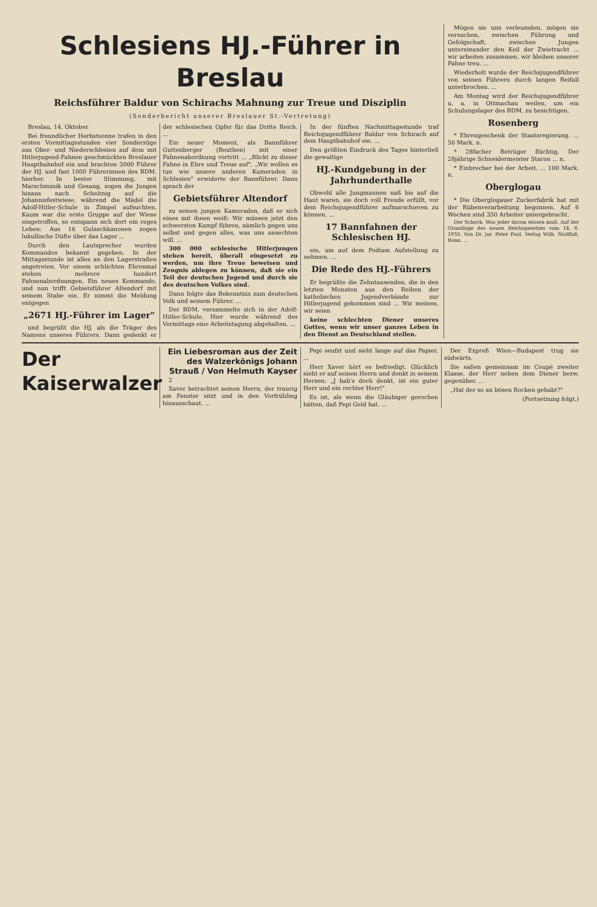Schlesiens HJ.-Führer in Breslau
Reichsführer Baldur von Schirachs Mahnung zur Treue und Disziplin
(Sonderbericht unserer Breslauer St.-Vertretung)
Breslau, 14. Oktober
Bei freundlicher Herbstsonne trafen in den ersten Vormittagsstunden vier Sonderzüge aus Ober- und Niederschlesien auf dem mit Hitlerjugend-Fahnen geschmückten Breslauer Hauptbahnhof ein und brachten 3000 Führer der HJ. und fast 1000 Führerinnen des BDM. hierher. In bester Stimmung, mit Marschmusik und Gesang, zogen die Jungen hinaus nach Scheitnig auf die Johannisfestwiese, während die Mädel die Adolf-Hitler-Schule in Zimpel aufsuchten. Kaum war die erste Gruppe auf der Wiese eingetroffen, so entspann sich dort ein reges Leben: Aus 16 Gulaschkanonen zogen lukullische Düfte über das Lager ...
Durch den Lautsprecher wurden Kommandos bekannt gegeben. In der Mittagsstunde ist alles an den Lagerstraßen angetreten. Vor einem schlichten Ehrenmal stehen mehrere hundert Fahnenabordnungen. Ein neues Kommando, und nun trifft Gebietsführer Altendorf mit seinem Stabe ein. Er nimmt die Meldung entgegen
„2671 HJ.-Führer im Lager"
und begrüßt die HJ. als die Träger des Namens unseres Führers. Dann gedenkt er der schlesischen Opfer für das Dritte Reich. ...
Ein neuer Moment, als Bannführer Guttenberger (Beuthen) mit einer Fahnenabordnung vortritt ... „Blickt zu dieser Fahne in Ehre und Treue auf", „Wir wollen es tun wie unsere anderen Kameraden in Schlesien" erwiderte der Bannführer. Dann sprach der
Gebietsführer Altendorf
zu seinen jungen Kameraden, daß er sich eines mit ihnen weiß: Wir müssen jetzt den schwersten Kampf führen, nämlich gegen uns selbst und gegen alles, was uns ansechten will. ...
300 000 schlesische Hitlerjungen stehen bereit, überall eingesetzt zu werden, um ihre Treue beweisen und Zeugnis ablegen zu können, daß sie ein Teil der deutschen Jugend und durch sie des deutschen Volkes sind.
Dann folgte das Bekenntnis zum deutschen Volk und seinem Führer. ...
Der BDM. versammelte sich in der Adolf-Hitler-Schule. Hier wurde während des Vormittags eine Arbeitstagung abgehalten. ...
In der fünften Nachmittagsstunde traf Reichsjugendführer Baldur von Schirach auf dem Hauptbahnhof ein. ...
Den größten Eindruck des Tages hinterließ die gewaltige
HJ.-Kundgebung in der Jahrhunderthalle
Obwohl alle Jungmannen naß bis auf die Haut waren, sie doch voll Freude erfüllt, vor dem Reichsjugendführer aufmarschieren zu können. ...
17 Bannfahnen der Schlesischen HJ.
ein, um auf dem Podium Aufstellung zu nehmen. ...
Die Rede des HJ.-Führers
Er begrüßte die Zehntausenden, die in den letzten Monaten aus den Reihen der katholischen Jugendverbände zur Hitlerjugend gekommen sind ... Wir meinen, wir seien
keine schlechten Diener unseres Gottes, wenn wir unser ganzes Leben in den Dienst an Deutschland stellen.
Mögen sie uns verleumden, mögen sie versuchen, zwischen Führung und Gefolgschaft, zwischen Jungen untereinander den Keil der Zwietracht ... wir arbeiten zusammen, wir bleiben unserer Fahne treu. ...
Wiederholt wurde der Reichsjugendführer von seinen Führern durch langen Beifall unterbrochen. ...
Am Montag wird der Reichsjugendführer u. a. in Ottmachau weilen, um ein Schulungslager des BDM. zu besichtigen.
Rosenberg
* Ehrengeschenk der Staatsregierung. ... 50 Mark. n.
* 28facher Betrüger flüchtig. Der 28jährige Schneidermeister Staron ... n.
* Einbrecher bei der Arbeit. ... 100 Mark. n.
Oberglogau
* Die Oberglogauer Zuckerfabrik hat mit der Rübenverarbeitung begonnen. Auf 6 Wochen sind 350 Arbeiter untergebracht.
Der Scheck. Was jeder davon wissen muß. Auf der Grundlage des neuen Reichsgesetzes vom 14. 8. 1933. Von Dr. jur. Peter Paul. Verlag Wilh. Stollfuß, Bonn. ...
Der Kaiserwalzer
Ein Liebesroman aus der Zeit des Walzerkönigs Johann Strauß / Von Helmuth Kayser
2
Xaver betrachtet seinen Herrn, der traurig am Fenster sitzt und in den Vorfrühling hinausschaut. ...
Pepi seufzt und sieht lange auf das Papier. ...
Herr Xaver hört es befriedigt. Glücklich sieht er auf seinen Herrn und denkt in seinem Herzen: „J hab's doch denkt, ist ein guter Herr und ein rechter Herr!"
Es ist, als wenn die Gläubiger gerochen hätten, daß Pepi Geld hat. ...
Der Expreß Wien—Budapest trug sie südwärts.
Sie saßen gemeinsam im Coupé zweiter Klasse, der Herr neben dem Diener bezw. gegenüber. ...
„Hat der so an bösen Rocken gehabt?"
(Fortsetzung folgt.)